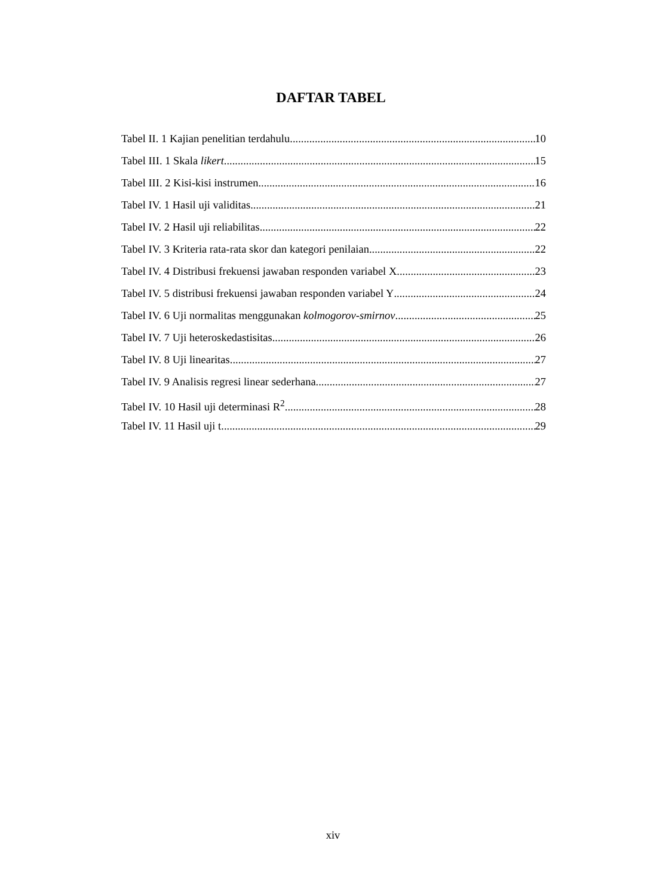DAFTAR TABEL
Tabel II. 1 Kajian penelitian terdahulu 10
Tabel III. 1 Skala likert 15
Tabel III. 2 Kisi-kisi instrumen 16
Tabel IV. 1 Hasil uji validitas 21
Tabel IV. 2 Hasil uji reliabilitas 22
Tabel IV. 3 Kriteria rata-rata skor dan kategori penilaian 22
Tabel IV. 4 Distribusi frekuensi jawaban responden variabel X 23
Tabel IV. 5 distribusi frekuensi jawaban responden variabel Y 24
Tabel IV. 6 Uji normalitas menggunakan kolmogorov-smirnov 25
Tabel IV. 7 Uji heteroskedastisitas 26
Tabel IV. 8 Uji linearitas 27
Tabel IV. 9 Analisis regresi linear sederhana 27
Tabel IV. 10 Hasil uji determinasi R<sup>2</sup> 28
Tabel IV. 11 Hasil uji t 29
xiv